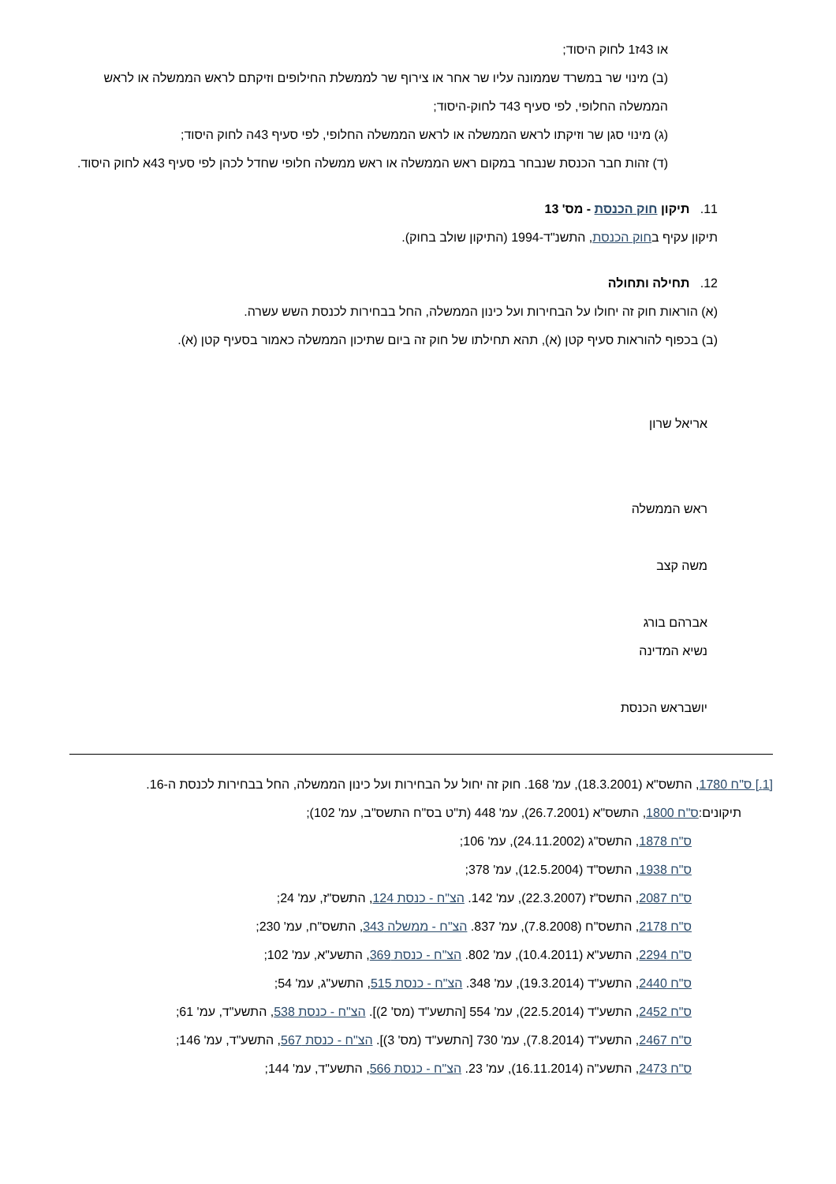או 43ז1 לחוק היסוד;
(ב) מינוי שר במשרד שממונה עליו שר אחר או צירוף שר לממשלת החילופים וזיקתם לראש הממשלה או לראש הממשלה החלופי, לפי סעיף 43ד לחוק-היסוד;
(ג) מינוי סגן שר וזיקתו לראש הממשלה או לראש הממשלה החלופי, לפי סעיף 43ה לחוק היסוד;
(ד) זהות חבר הכנסת שנבחר במקום ראש הממשלה או ראש ממשלה חלופי שחדל לכהן לפי סעיף 43א לחוק היסוד.
11. תיקון חוק הכנסת - מס' 13
תיקון עקיף בחוק הכנסת, התשנ"ד-1994 (התיקון שולב בחוק).
12. תחילה ותחולה
(א) הוראות חוק זה יחולו על הבחירות ועל כינון הממשלה, החל בבחירות לכנסת השש עשרה.
(ב) בכפוף להוראות סעיף קטן (א), תהא תחילתו של חוק זה ביום שתיכון הממשלה כאמור בסעיף קטן (א).
אריאל שרון
ראש הממשלה
משה קצב
אברהם בורג
נשיא המדינה
יושבראש הכנסת
[1.] ס"ח 1780, התשס"א (18.3.2001), עמ' 168. חוק זה יחול על הבחירות ועל כינון הממשלה, החל בבחירות לכנסת ה-16.
תיקונים:ס"ח 1800, התשס"א (26.7.2001), עמ' 448 (ת"ט בס"ח התשס"ב, עמ' 102);
ס"ח 1878, התשס"ג (24.11.2002), עמ' 106;
ס"ח 1938, התשס"ד (12.5.2004), עמ' 378;
ס"ח 2087, התשס"ז (22.3.2007), עמ' 142. הצ"ח - כנסת 124, התשס"ז, עמ' 24;
ס"ח 2178, התשס"ח (7.8.2008), עמ' 837. הצ"ח - ממשלה 343, התשס"ח, עמ' 230;
ס"ח 2294, התשע"א (10.4.2011), עמ' 802. הצ"ח - כנסת 369, התשע"א, עמ' 102;
ס"ח 2440, התשע"ד (19.3.2014), עמ' 348. הצ"ח - כנסת 515, התשע"ג, עמ' 54;
ס"ח 2452, התשע"ד (22.5.2014), עמ' 554 [התשע"ד (מס' 2)]. הצ"ח - כנסת 538, התשע"ד, עמ' 61;
ס"ח 2467, התשע"ד (7.8.2014), עמ' 730 [התשע"ד (מס' 3)]. הצ"ח - כנסת 567, התשע"ד, עמ' 146;
ס"ח 2473, התשע"ה (16.11.2014), עמ' 23. הצ"ח - כנסת 566, התשע"ד, עמ' 144;